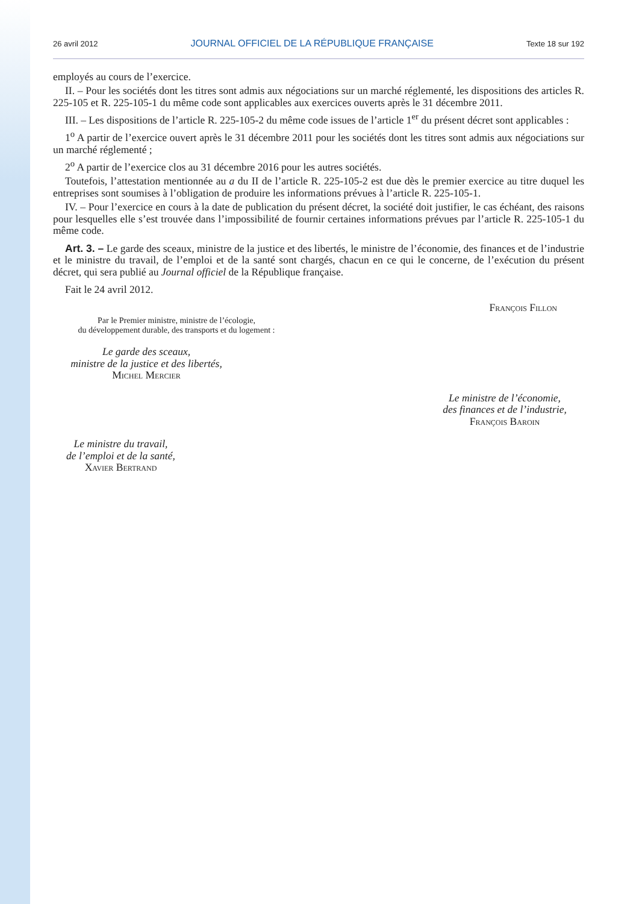26 avril 2012 JOURNAL OFFICIEL DE LA RÉPUBLIQUE FRANÇAISE Texte 18 sur 192
employés au cours de l’exercice.
II. – Pour les sociétés dont les titres sont admis aux négociations sur un marché réglementé, les dispositions des articles R. 225-105 et R. 225-105-1 du même code sont applicables aux exercices ouverts après le 31 décembre 2011.
III. – Les dispositions de l’article R. 225-105-2 du même code issues de l’article 1<sup>er</sup> du présent décret sont applicables :
1<sup>o</sup> A partir de l’exercice ouvert après le 31 décembre 2011 pour les sociétés dont les titres sont admis aux négociations sur un marché réglementé ;
2<sup>o</sup> A partir de l’exercice clos au 31 décembre 2016 pour les autres sociétés.
Toutefois, l’attestation mentionnée au a du II de l’article R. 225-105-2 est due dès le premier exercice au titre duquel les entreprises sont soumises à l’obligation de produire les informations prévues à l’article R. 225-105-1.
IV. – Pour l’exercice en cours à la date de publication du présent décret, la société doit justifier, le cas échéant, des raisons pour lesquelles elle s’est trouvée dans l’impossibilité de fournir certaines informations prévues par l’article R. 225-105-1 du même code.
Art. 3. – Le garde des sceaux, ministre de la justice et des libertés, le ministre de l’économie, des finances et de l’industrie et le ministre du travail, de l’emploi et de la santé sont chargés, chacun en ce qui le concerne, de l’exécution du présent décret, qui sera publié au Journal officiel de la République française.
Fait le 24 avril 2012.
François Fillon
Par le Premier ministre, ministre de l’écologie,
du développement durable, des transports et du logement :
Le garde des sceaux,
ministre de la justice et des libertés,
Michel Mercier
Le ministre de l’économie,
des finances et de l’industrie,
François Baroin
Le ministre du travail,
de l’emploi et de la santé,
Xavier Bertrand